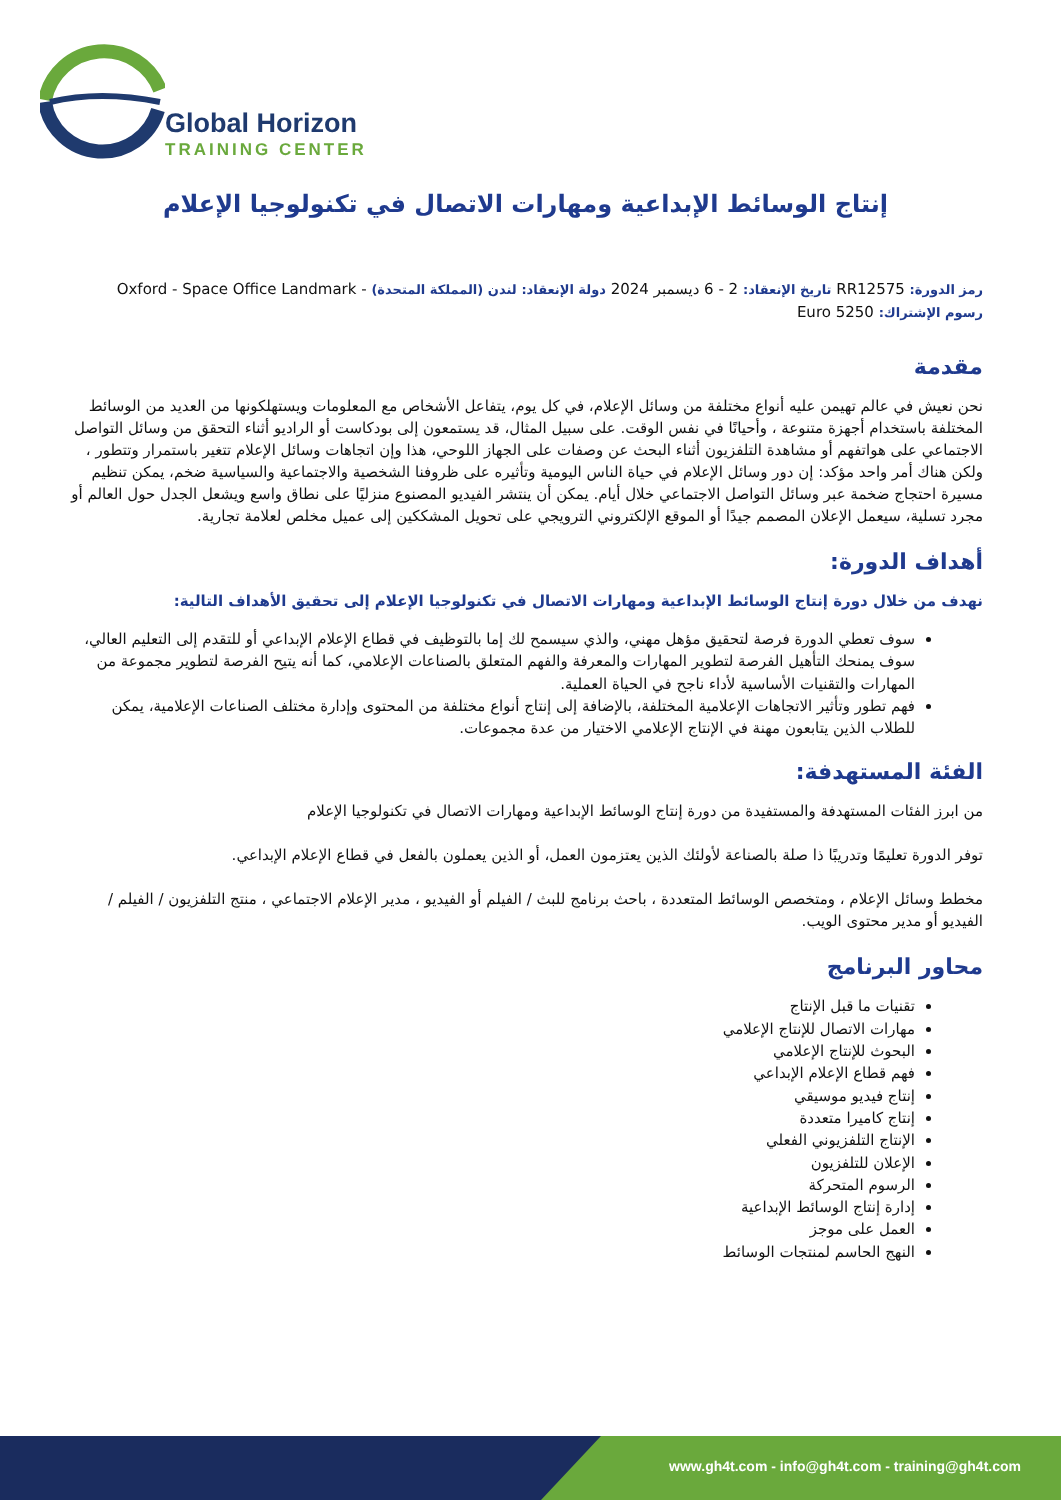Global Horizon
TRAINING CENTER
إنتاج الوسائط الإبداعية ومهارات الاتصال في تكنولوجيا الإعلام
رمز الدورة: RR12575 تاريخ الإنعقاد: 2 - 6 ديسمبر 2024 دولة الإنعقاد: لندن (المملكة المتحدة) - Oxford - Space Office Landmark
رسوم الإشتراك: 5250 Euro
مقدمة
نحن نعيش في عالم تهيمن عليه أنواع مختلفة من وسائل الإعلام، في كل يوم، يتفاعل الأشخاص مع المعلومات ويستهلكونها من العديد من الوسائط المختلفة باستخدام أجهزة متنوعة ، وأحيانًا في نفس الوقت. على سبيل المثال، قد يستمعون إلى بودكاست أو الراديو أثناء التحقق من وسائل التواصل الاجتماعي على هواتفهم أو مشاهدة التلفزيون أثناء البحث عن وصفات على الجهاز اللوحي، هذا وإن اتجاهات وسائل الإعلام تتغير باستمرار وتتطور ، ولكن هناك أمر واحد مؤكد: إن دور وسائل الإعلام في حياة الناس اليومية وتأثيره على ظروفنا الشخصية والاجتماعية والسياسية ضخم، يمكن تنظيم مسيرة احتجاج ضخمة عبر وسائل التواصل الاجتماعي خلال أيام. يمكن أن ينتشر الفيديو المصنوع منزليًا على نطاق واسع ويشعل الجدل حول العالم أو مجرد تسلية، سيعمل الإعلان المصمم جيدًا أو الموقع الإلكتروني الترويجي على تحويل المشككين إلى عميل مخلص لعلامة تجارية.
أهداف الدورة:
نهدف من خلال دورة إنتاج الوسائط الإبداعية ومهارات الاتصال في تكنولوجيا الإعلام إلى تحقيق الأهداف التالية:
سوف تعطي الدورة فرصة لتحقيق مؤهل مهني، والذي سيسمح لك إما بالتوظيف في قطاع الإعلام الإبداعي أو للتقدم إلى التعليم العالي، سوف يمنحك التأهيل الفرصة لتطوير المهارات والمعرفة والفهم المتعلق بالصناعات الإعلامي، كما أنه يتيح الفرصة لتطوير مجموعة من المهارات والتقنيات الأساسية لأداء ناجح في الحياة العملية.
فهم تطور وتأثير الاتجاهات الإعلامية المختلفة، بالإضافة إلى إنتاج أنواع مختلفة من المحتوى وإدارة مختلف الصناعات الإعلامية، يمكن للطلاب الذين يتابعون مهنة في الإنتاج الإعلامي الاختيار من عدة مجموعات.
الفئة المستهدفة:
من ابرز الفئات المستهدفة والمستفيدة من دورة إنتاج الوسائط الإبداعية ومهارات الاتصال في تكنولوجيا الإعلام
توفر الدورة تعليمًا وتدريبًا ذا صلة بالصناعة لأولئك الذين يعتزمون العمل، أو الذين يعملون بالفعل في قطاع الإعلام الإبداعي.
مخطط وسائل الإعلام ، ومتخصص الوسائط المتعددة ، باحث برنامج للبث / الفيلم أو الفيديو ، مدير الإعلام الاجتماعي ، منتج التلفزيون / الفيلم / الفيديو أو مدير محتوى الويب.
محاور البرنامج
تقنيات ما قبل الإنتاج
مهارات الاتصال للإنتاج الإعلامي
البحوث للإنتاج الإعلامي
فهم قطاع الإعلام الإبداعي
إنتاج فيديو موسيقي
إنتاج كاميرا متعددة
الإنتاج التلفزيوني الفعلي
الإعلان للتلفزيون
الرسوم المتحركة
إدارة إنتاج الوسائط الإبداعية
العمل على موجز
النهج الحاسم لمنتجات الوسائط
www.gh4t.com - info@gh4t.com - training@gh4t.com